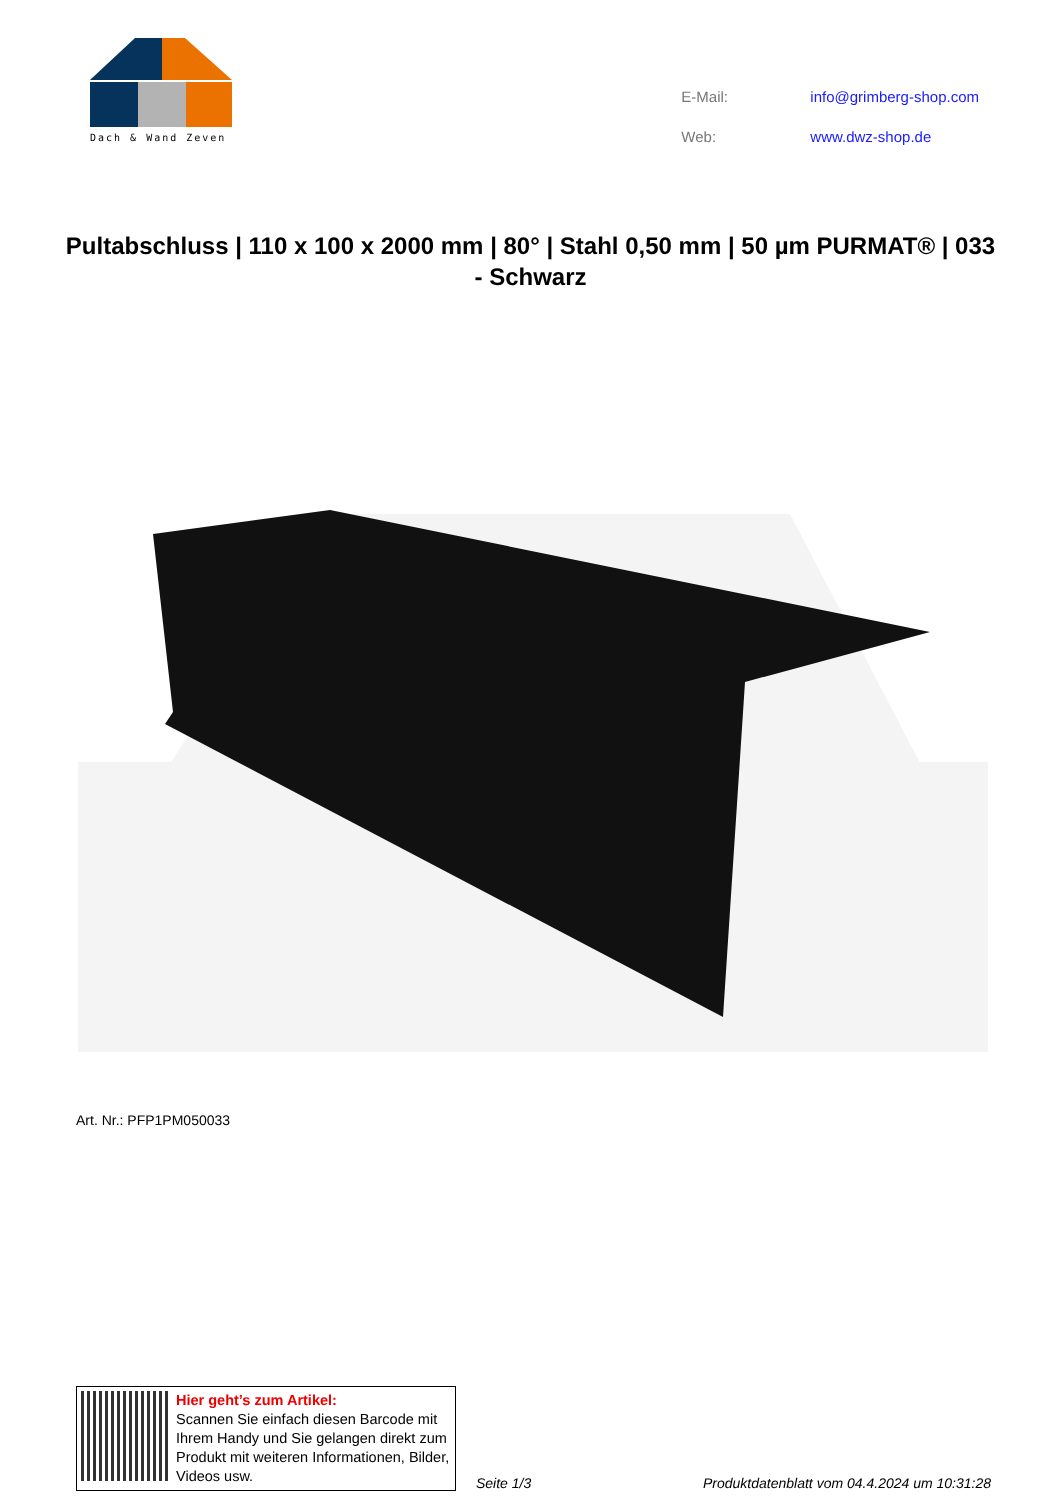Dach & Wand Zeven
| E-Mail: | info@grimberg-shop.com |
| Web: | www.dwz-shop.de |
Pultabschluss | 110 x 100 x 2000 mm | 80° | Stahl 0,50 mm | 50 µm PURMAT® | 033 - Schwarz
Art. Nr.: PFP1PM050033
Hier geht’s zum Artikel:
Scannen Sie einfach diesen Barcode mit Ihrem Handy und Sie gelangen direkt zum Produkt mit weiteren Informationen, Bilder, Videos usw.
Seite 1/3 Produktdatenblatt vom 04.4.2024 um 10:31:28